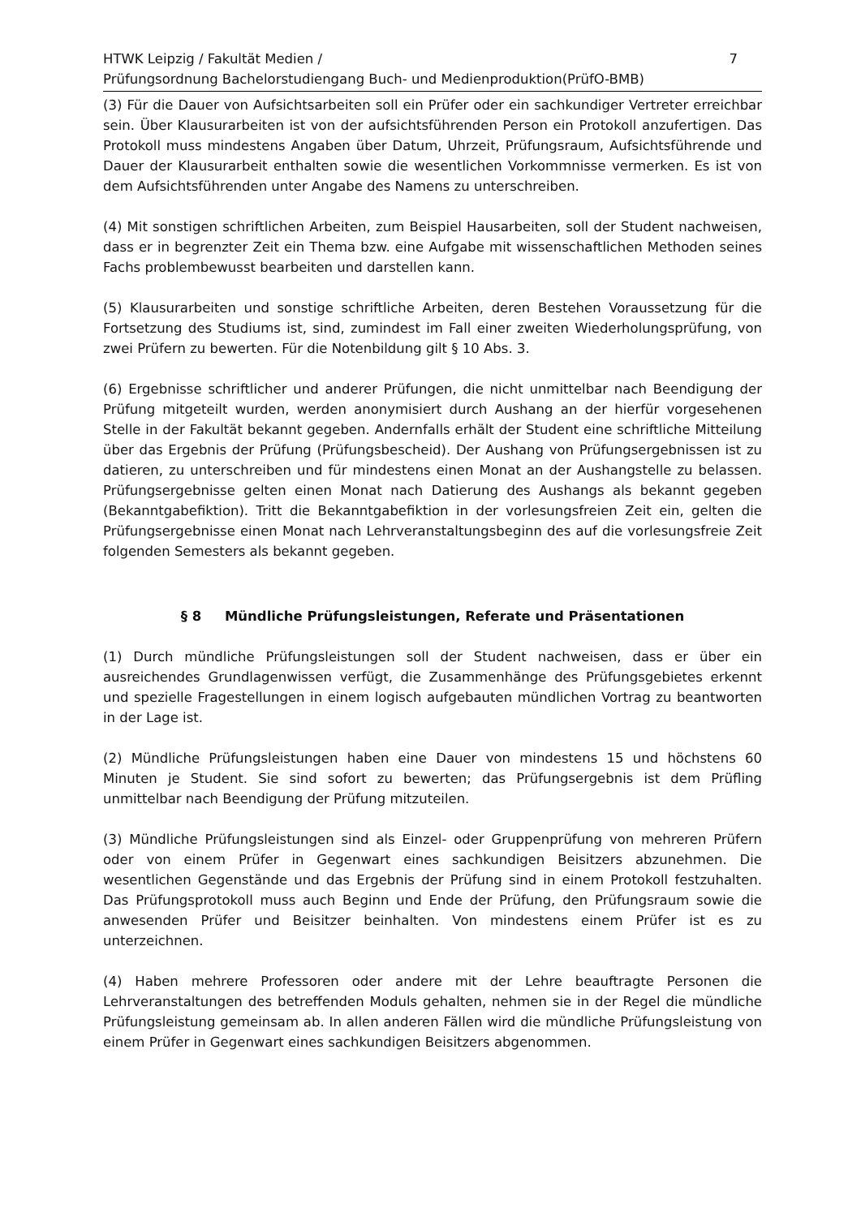HTWK Leipzig / Fakultät Medien /
Prüfungsordnung Bachelorstudiengang Buch- und Medienproduktion(PrüfO-BMB)
7
(3) Für die Dauer von Aufsichtsarbeiten soll ein Prüfer oder ein sachkundiger Vertreter erreichbar sein. Über Klausurarbeiten ist von der aufsichtsführenden Person ein Protokoll anzufertigen. Das Protokoll muss mindestens Angaben über Datum, Uhrzeit, Prüfungsraum, Aufsichtsführende und Dauer der Klausurarbeit enthalten sowie die wesentlichen Vorkommnisse vermerken. Es ist von dem Aufsichtsführenden unter Angabe des Namens zu unterschreiben.
(4) Mit sonstigen schriftlichen Arbeiten, zum Beispiel Hausarbeiten, soll der Student nachweisen, dass er in begrenzter Zeit ein Thema bzw. eine Aufgabe mit wissenschaftlichen Methoden seines Fachs problembewusst bearbeiten und darstellen kann.
(5) Klausurarbeiten und sonstige schriftliche Arbeiten, deren Bestehen Voraussetzung für die Fortsetzung des Studiums ist, sind, zumindest im Fall einer zweiten Wiederholungsprüfung, von zwei Prüfern zu bewerten. Für die Notenbildung gilt § 10 Abs. 3.
(6) Ergebnisse schriftlicher und anderer Prüfungen, die nicht unmittelbar nach Beendigung der Prüfung mitgeteilt wurden, werden anonymisiert durch Aushang an der hierfür vorgesehenen Stelle in der Fakultät bekannt gegeben. Andernfalls erhält der Student eine schriftliche Mitteilung über das Ergebnis der Prüfung (Prüfungsbescheid). Der Aushang von Prüfungsergebnissen ist zu datieren, zu unterschreiben und für mindestens einen Monat an der Aushangstelle zu belassen. Prüfungsergebnisse gelten einen Monat nach Datierung des Aushangs als bekannt gegeben (Bekanntgabefiktion). Tritt die Bekanntgabefiktion in der vorlesungsfreien Zeit ein, gelten die Prüfungsergebnisse einen Monat nach Lehrveranstaltungsbeginn des auf die vorlesungsfreie Zeit folgenden Semesters als bekannt gegeben.
§ 8 Mündliche Prüfungsleistungen, Referate und Präsentationen
(1) Durch mündliche Prüfungsleistungen soll der Student nachweisen, dass er über ein ausreichendes Grundlagenwissen verfügt, die Zusammenhänge des Prüfungsgebietes erkennt und spezielle Fragestellungen in einem logisch aufgebauten mündlichen Vortrag zu beantworten in der Lage ist.
(2) Mündliche Prüfungsleistungen haben eine Dauer von mindestens 15 und höchstens 60 Minuten je Student. Sie sind sofort zu bewerten; das Prüfungsergebnis ist dem Prüfling unmittelbar nach Beendigung der Prüfung mitzuteilen.
(3) Mündliche Prüfungsleistungen sind als Einzel- oder Gruppenprüfung von mehreren Prüfern oder von einem Prüfer in Gegenwart eines sachkundigen Beisitzers abzunehmen. Die wesentlichen Gegenstände und das Ergebnis der Prüfung sind in einem Protokoll festzuhalten. Das Prüfungsprotokoll muss auch Beginn und Ende der Prüfung, den Prüfungsraum sowie die anwesenden Prüfer und Beisitzer beinhalten. Von mindestens einem Prüfer ist es zu unterzeichnen.
(4) Haben mehrere Professoren oder andere mit der Lehre beauftragte Personen die Lehrveranstaltungen des betreffenden Moduls gehalten, nehmen sie in der Regel die mündliche Prüfungsleistung gemeinsam ab. In allen anderen Fällen wird die mündliche Prüfungsleistung von einem Prüfer in Gegenwart eines sachkundigen Beisitzers abgenommen.